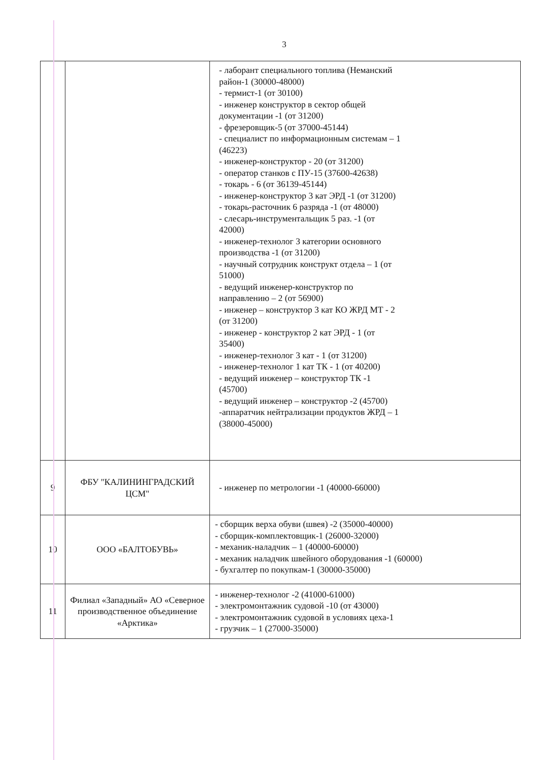3
| | | - лаборант специального топлива (Неманский район-1 (30000-48000) - термист-1 (от 30100) - инженер конструктор в сектор общей документации -1 (от 31200) - фрезеровщик-5 (от 37000-45144) - специалист по информационным системам – 1 (46223) - инженер-конструктор - 20 (от 31200) - оператор станков с ПУ-15 (37600-42638) - токарь - 6 (от 36139-45144) - инженер-конструктор 3 кат ЭРД -1 (от 31200) - токарь-расточник 6 разряда -1 (от 48000) - слесарь-инструментальщик 5 раз. -1 (от 42000) - инженер-технолог 3 категории основного производства -1 (от 31200) - научный сотрудник конструкт отдела – 1 (от 51000) - ведущий инженер-конструктор по направлению – 2 (от 56900) - инженер – конструктор 3 кат КО ЖРД МТ - 2 (от 31200) - инженер - конструктор 2 кат ЭРД - 1 (от 35400) - инженер-технолог 3 кат - 1 (от 31200) - инженер-технолог 1 кат ТК - 1 (от 40200) - ведущий инженер – конструктор ТК -1 (45700) - ведущий инженер – конструктор -2 (45700) -аппаратчик нейтрализации продуктов ЖРД – 1 (38000-45000) |
| 9 | ФБУ "КАЛИНИНГРАДСКИЙ ЦСМ" | - инженер по метрологии -1 (40000-66000) |
| 10 | ООО «БАЛТОБУВЬ» | - сборщик верха обуви (швея) -2 (35000-40000) - сборщик-комплектовщик-1 (26000-32000) - механик-наладчик – 1 (40000-60000) - механик наладчик швейного оборудования -1 (60000) - бухгалтер по покупкам-1 (30000-35000) |
| 11 | Филиал «Западный» АО «Северное производственное объединение «Арктика» | - инженер-технолог -2 (41000-61000) - электромонтажник судовой -10 (от 43000) - электромонтажник судовой в условиях цеха-1 - грузчик – 1 (27000-35000) |